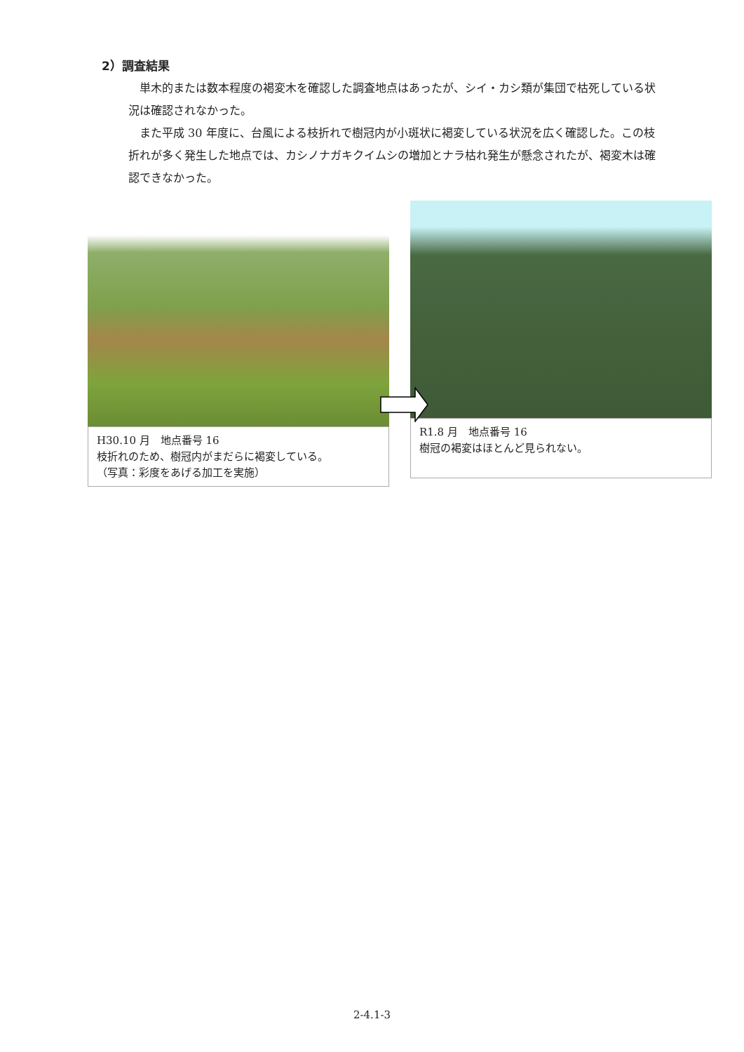2）調査結果
単木的または数本程度の褐変木を確認した調査地点はあったが、シイ・カシ類が集団で枯死している状況は確認されなかった。
また平成 30 年度に、台風による枝折れで樹冠内が小斑状に褐変している状況を広く確認した。この枝折れが多く発生した地点では、カシノナガキクイムシの増加とナラ枯れ発生が懸念されたが、褐変木は確認できなかった。
H30.10 月　地点番号 16
枝折れのため、樹冠内がまだらに褐変している。
（写真：彩度をあげる加工を実施）
R1.8 月　地点番号 16
樹冠の褐変はほとんど見られない。
2-4.1-3